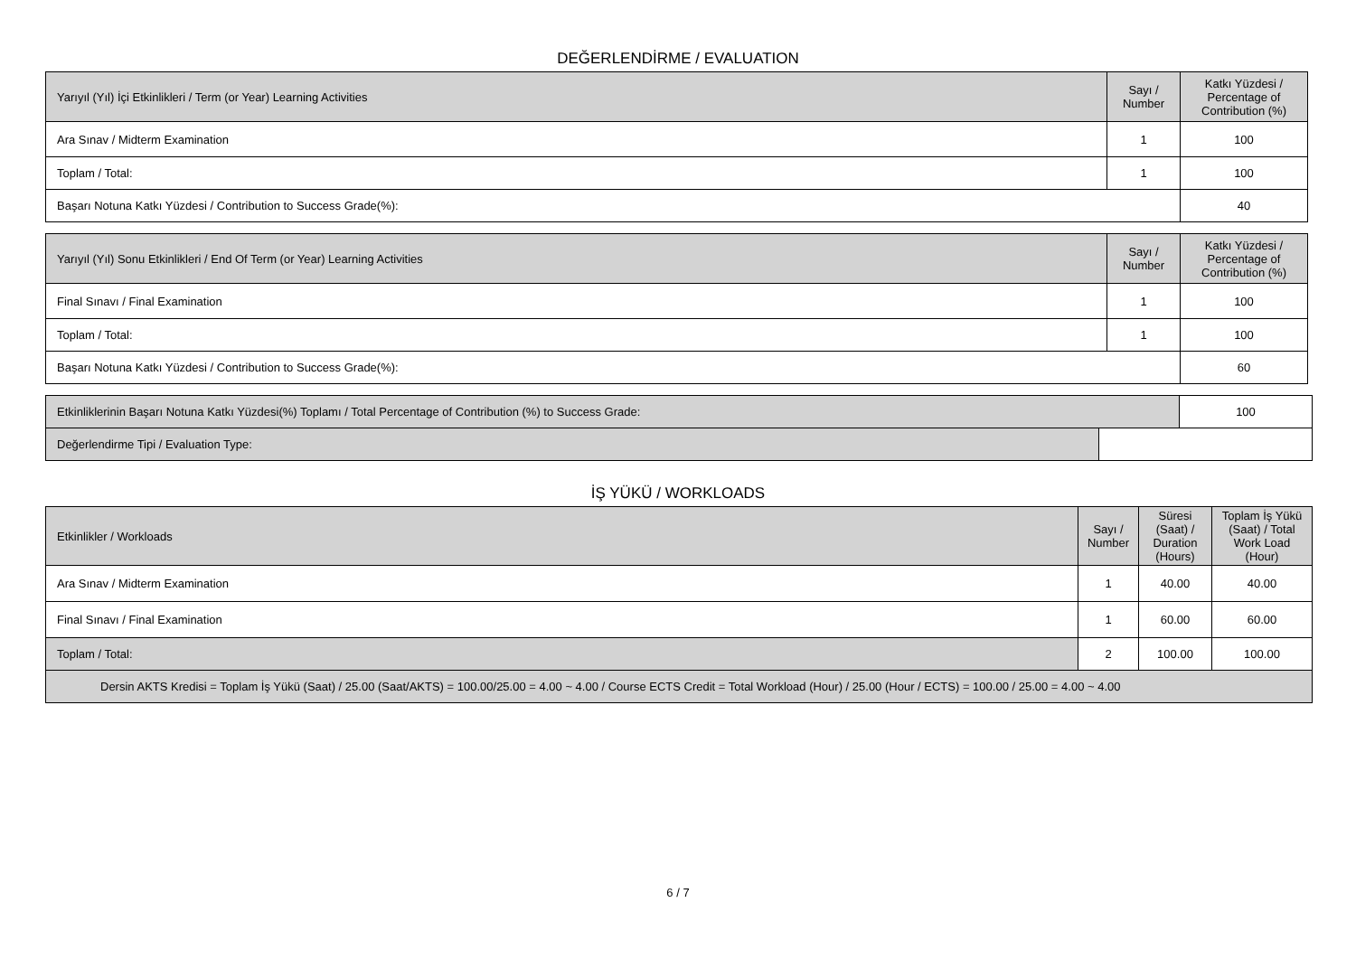DEĞERLENDİRME / EVALUATION
| Yarıyıl (Yıl) İçi Etkinlikleri / Term (or Year) Learning Activities | Sayı / Number | Katkı Yüzdesi / Percentage of Contribution (%) |
| --- | --- | --- |
| Ara Sınav / Midterm Examination | 1 | 100 |
| Toplam / Total: | 1 | 100 |
| Başarı Notuna Katkı Yüzdesi / Contribution to Success Grade(%): | | 40 |
| Yarıyıl (Yıl) Sonu Etkinlikleri / End Of Term (or Year) Learning Activities | Sayı / Number | Katkı Yüzdesi / Percentage of Contribution (%) |
| --- | --- | --- |
| Final Sınavı / Final Examination | 1 | 100 |
| Toplam / Total: | 1 | 100 |
| Başarı Notuna Katkı Yüzdesi / Contribution to Success Grade(%): | | 60 |
| Etkinliklerinin Başarı Notuna Katkı Yüzdesi(%) Toplamı / Total Percentage of Contribution (%) to Success Grade: | | 100 |
| Değerlendirme Tipi / Evaluation Type: | | |
İŞ YÜKÜ / WORKLOADS
| Etkinlikler / Workloads | Sayı / Number | Süresi (Saat) / Duration (Hours) | Toplam İş Yükü (Saat) / Total Work Load (Hour) |
| --- | --- | --- | --- |
| Ara Sınav / Midterm Examination | 1 | 40.00 | 40.00 |
| Final Sınavı / Final Examination | 1 | 60.00 | 60.00 |
| Toplam / Total: | 2 | 100.00 | 100.00 |
| Dersin AKTS Kredisi = Toplam İş Yükü (Saat) / 25.00 (Saat/AKTS) = 100.00/25.00 = 4.00 ~ 4.00 / Course ECTS Credit = Total Workload (Hour) / 25.00 (Hour / ECTS) = 100.00 / 25.00 = 4.00 ~ 4.00 | | | |
6 / 7